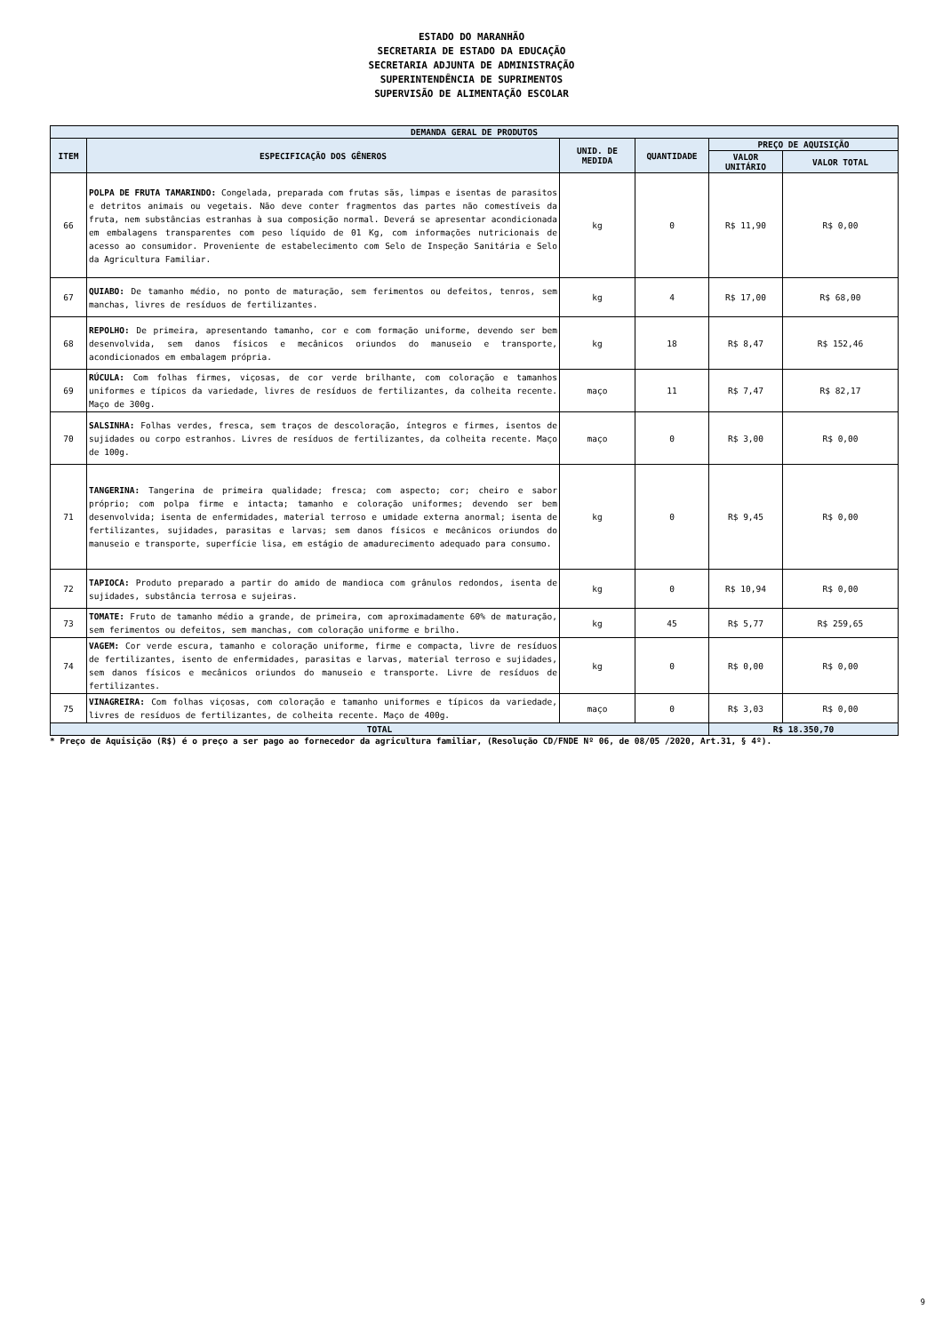ESTADO DO MARANHÃO
SECRETARIA DE ESTADO DA EDUCAÇÃO
SECRETARIA ADJUNTA DE ADMINISTRAÇÃO
SUPERINTENDÊNCIA DE SUPRIMENTOS
SUPERVISÃO DE ALIMENTAÇÃO ESCOLAR
| DEMANDA GERAL DE PRODUTOS | | | | | |
| --- | --- | --- | --- | --- | --- |
| ITEM | ESPECIFICAÇÃO DOS GÊNEROS | UNID. DE MEDIDA | QUANTIDADE | PREÇO DE AQUISIÇÃO | |
| | | | | VALOR UNITÁRIO | VALOR TOTAL |
| 66 | POLPA DE FRUTA TAMARINDO: Congelada, preparada com frutas sãs, limpas e isentas de parasitos e detritos animais ou vegetais. Não deve conter fragmentos das partes não comestíveis da fruta, nem substâncias estranhas à sua composição normal. Deverá se apresentar acondicionada em embalagens transparentes com peso líquido de 01 Kg, com informações nutricionais de acesso ao consumidor. Proveniente de estabelecimento com Selo de Inspeção Sanitária e Selo da Agricultura Familiar. | kg | 0 | R$ 11,90 | R$ 0,00 |
| 67 | QUIABO: De tamanho médio, no ponto de maturação, sem ferimentos ou defeitos, tenros, sem manchas, livres de resíduos de fertilizantes. | kg | 4 | R$ 17,00 | R$ 68,00 |
| 68 | REPOLHO: De primeira, apresentando tamanho, cor e com formação uniforme, devendo ser bem desenvolvida, sem danos físicos e mecânicos oriundos do manuseio e transporte, acondicionados em embalagem própria. | kg | 18 | R$ 8,47 | R$ 152,46 |
| 69 | RÚCULA: Com folhas firmes, viçosas, de cor verde brilhante, com coloração e tamanhos uniformes e típicos da variedade, livres de resíduos de fertilizantes, da colheita recente. Maço de 300g. | maço | 11 | R$ 7,47 | R$ 82,17 |
| 70 | SALSINHA: Folhas verdes, fresca, sem traços de descoloração, íntegros e firmes, isentos de sujidades ou corpo estranhos. Livres de resíduos de fertilizantes, da colheita recente. Maço de 100g. | maço | 0 | R$ 3,00 | R$ 0,00 |
| 71 | TANGERINA: Tangerina de primeira qualidade; fresca; com aspecto; cor; cheiro e sabor próprio; com polpa firme e intacta; tamanho e coloração uniformes; devendo ser bem desenvolvida; isenta de enfermidades, material terroso e umidade externa anormal; isenta de fertilizantes, sujidades, parasitas e larvas; sem danos físicos e mecânicos oriundos do manuseio e transporte, superfície lisa, em estágio de amadurecimento adequado para consumo. | kg | 0 | R$ 9,45 | R$ 0,00 |
| 72 | TAPIOCA: Produto preparado a partir do amido de mandioca com grânulos redondos, isenta de sujidades, substância terrosa e sujeiras. | kg | 0 | R$ 10,94 | R$ 0,00 |
| 73 | TOMATE: Fruto de tamanho médio a grande, de primeira, com aproximadamente 60% de maturação, sem ferimentos ou defeitos, sem manchas, com coloração uniforme e brilho. | kg | 45 | R$ 5,77 | R$ 259,65 |
| 74 | VAGEM: Cor verde escura, tamanho e coloração uniforme, firme e compacta, livre de resíduos de fertilizantes, isento de enfermidades, parasitas e larvas, material terroso e sujidades, sem danos físicos e mecânicos oriundos do manuseio e transporte. Livre de resíduos de fertilizantes. | kg | 0 | R$ 0,00 | R$ 0,00 |
| 75 | VINAGREIRA: Com folhas viçosas, com coloração e tamanho uniformes e típicos da variedade, livres de resíduos de fertilizantes, de colheita recente. Maço de 400g. | maço | 0 | R$ 3,03 | R$ 0,00 |
| TOTAL | | | | R$ 18.350,70 | |
* Preço de Aquisição (R$) é o preço a ser pago ao fornecedor da agricultura familiar, (Resolução CD/FNDE Nº 06, de 08/05 /2020, Art.31, § 4º).
9